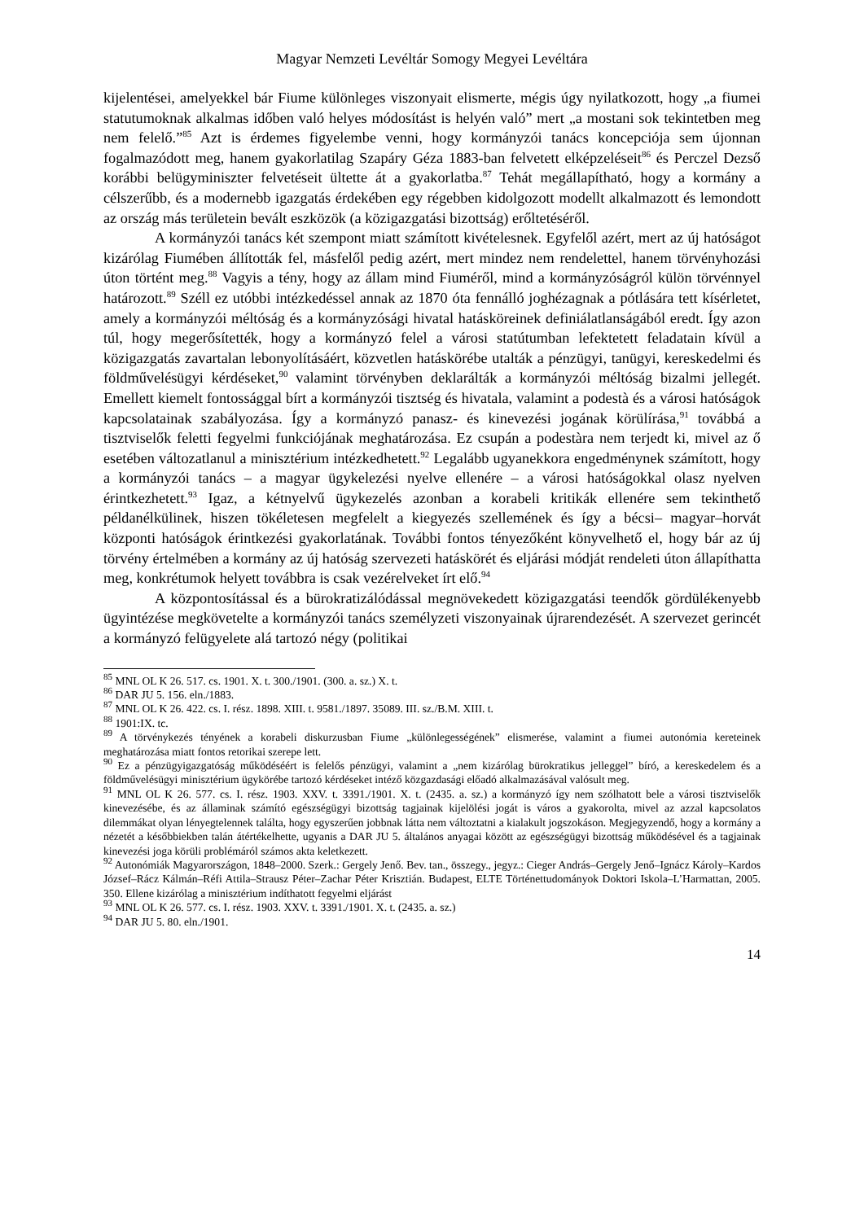Magyar Nemzeti Levéltár Somogy Megyei Levéltára
kijelentései, amelyekkel bár Fiume különleges viszonyait elismerte, mégis úgy nyilatkozott, hogy „a fiumei statutumoknak alkalmas időben való helyes módosítást is helyén való” mert „a mostani sok tekintetben meg nem felelő.”<sup>85</sup> Azt is érdemes figyelembe venni, hogy kormányzói tanács koncepciója sem újonnan fogalmazódott meg, hanem gyakorlatilag Szapáry Géza 1883-ban felvetett elképzeléseit<sup>86</sup> és Perczel Dezső korábbi belügyminiszter felvetéseit ültette át a gyakorlatba.<sup>87</sup> Tehát megállapítható, hogy a kormány a célszerűbb, és a modernebb igazgatás érdekében egy régebben kidolgozott modellt alkalmazott és lemondott az ország más területein bevált eszközök (a közigazgatási bizottság) erőltetéséről.
A kormányzói tanács két szempont miatt számított kivételesnek. Egyfelől azért, mert az új hatóságot kizárólag Fiumében állították fel, másfelől pedig azért, mert mindez nem rendelettel, hanem törvényhozási úton történt meg.<sup>88</sup> Vagyis a tény, hogy az állam mind Fiuméről, mind a kormányzóságról külön törvénnyel határozott.<sup>89</sup> Széll ez utóbbi intézkedéssel annak az 1870 óta fennálló joghézagnak a pótlására tett kísérletet, amely a kormányzói méltóság és a kormányzósági hivatal hatásköreinek definiálatlanságából eredt. Így azon túl, hogy megerősítették, hogy a kormányzó felel a városi statútumban lefektetett feladatain kívül a közigazgatás zavartalan lebonyolításáért, közvetlen hatáskörébe utalták a pénzügyi, tanügyi, kereskedelmi és földművelésügyi kérdéseket,<sup>90</sup> valamint törvényben deklarálták a kormányzói méltóság bizalmi jellegét. Emellett kiemelt fontossággal bírt a kormányzói tisztség és hivatala, valamint a podestà és a városi hatóságok kapcsolatainak szabályozása. Így a kormányzó panasz- és kinevezési jogának körülírása,<sup>91</sup> továbbá a tisztviselők feletti fegyelmi funkciójának meghatározása. Ez csupán a podestàra nem terjedt ki, mivel az ő esetében változatlanul a minisztérium intézkedhetett.<sup>92</sup> Legalább ugyanekkora engedménynek számított, hogy a kormányzói tanács – a magyar ügykelezési nyelve ellenére – a városi hatóságokkal olasz nyelven érintkezhetett.<sup>93</sup> Igaz, a kétnyelvű ügykezelés azonban a korabeli kritikák ellenére sem tekinthető példanélkülinek, hiszen tökéletesen megfelelt a kiegyezés szellemének és így a bécsi– magyar–horvát központi hatóságok érintkezési gyakorlatának. További fontos tényezőként könyvelhető el, hogy bár az új törvény értelmében a kormány az új hatóság szervezeti hatáskörét és eljárási módját rendeleti úton állapíthatta meg, konkrétumok helyett továbbra is csak vezérelveket írt elő.<sup>94</sup>
A központosítással és a bürokratizálódással megnövekedett közigazgatási teendők gördülékenyebb ügyintézése megkövetelte a kormányzói tanács személyzeti viszonyainak újrarendezését. A szervezet gerincét a kormányzó felügyelete alá tartozó négy (politikai
<sup>85</sup> MNL OL K 26. 517. cs. 1901. X. t. 300./1901. (300. a. sz.) X. t.
<sup>86</sup> DAR JU 5. 156. eln./1883.
<sup>87</sup> MNL OL K 26. 422. cs. I. rész. 1898. XIII. t. 9581./1897. 35089. III. sz./B.M. XIII. t.
<sup>88</sup> 1901:IX. tc.
<sup>89</sup> A törvénykezés tényének a korabeli diskurzusban Fiume „különlegességének” elismerése, valamint a fiumei autonómia kereteinek meghatározása miatt fontos retorikai szerepe lett.
<sup>90</sup> Ez a pénzügyigazgatóság működéséért is felelős pénzügyi, valamint a „nem kizárólag bürokratikus jelleggel” bíró, a kereskedelem és a földművelésügyi minisztérium ügykörébe tartozó kérdéseket intéző közgazdasági előadó alkalmazásával valósult meg.
<sup>91</sup> MNL OL K 26. 577. cs. I. rész. 1903. XXV. t. 3391./1901. X. t. (2435. a. sz.) a kormányzó így nem szólhatott bele a városi tisztviselők kinevezésébe, és az államinak számító egészségügyi bizottság tagjainak kijelölési jogát is város a gyakorolta, mivel az azzal kapcsolatos dilemmákat olyan lényegtelennek találta, hogy egyszerűen jobbnak látta nem változtatni a kialakult jogszokáson. Megjegyzendő, hogy a kormány a nézetét a későbbiekben talán átértékelhette, ugyanis a DAR JU 5. általános anyagai között az egészségügyi bizottság működésével és a tagjainak kinevezési joga körüli problémáról számos akta keletkezett.
<sup>92</sup> Autonómiák Magyarországon, 1848–2000. Szerk.: Gergely Jenő. Bev. tan., összegy., jegyz.: Cieger András–Gergely Jenő–Ignácz Károly–Kardos József–Rácz Kálmán–Réfi Attila–Strausz Péter–Zachar Péter Krisztián. Budapest, ELTE Történettudományok Doktori Iskola–L’Harmattan, 2005. 350. Ellene kizárólag a minisztérium indíthatott fegyelmi eljárást
<sup>93</sup> MNL OL K 26. 577. cs. I. rész. 1903. XXV. t. 3391./1901. X. t. (2435. a. sz.)
<sup>94</sup> DAR JU 5. 80. eln./1901.
14